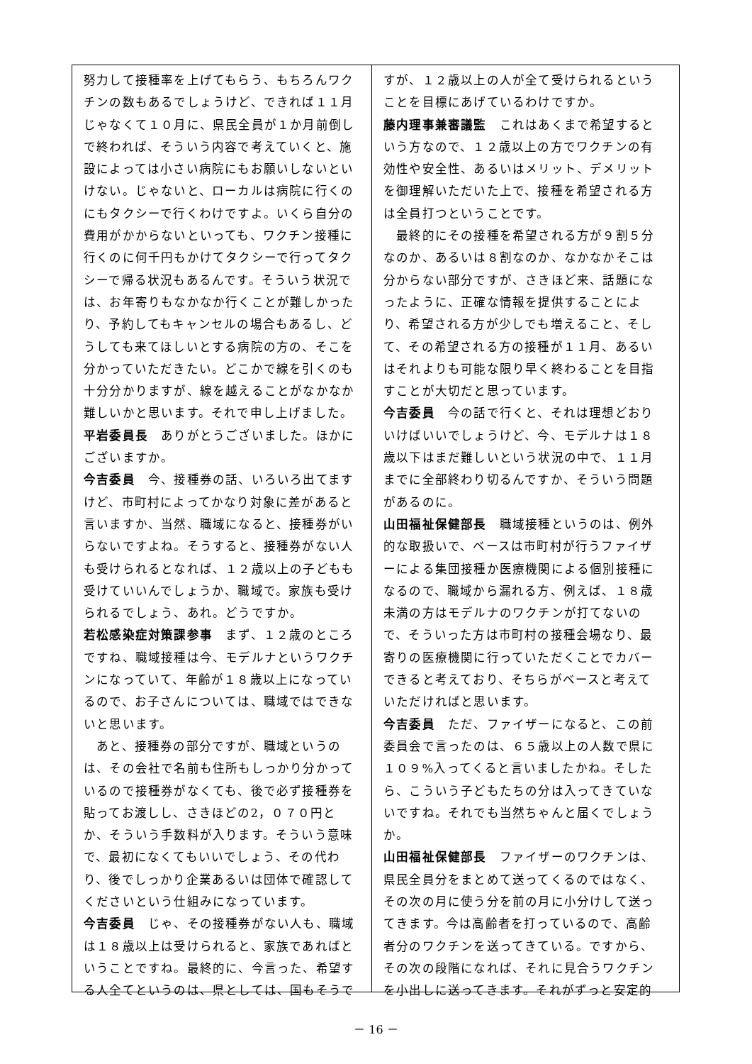努力して接種率を上げてもらう、もちろんワクチンの数もあるでしょうけど、できれば１１月じゃなくて１０月に、県民全員が１か月前倒しで終われば、そういう内容で考えていくと、施設によっては小さい病院にもお願いしないといけない。じゃないと、ローカルは病院に行くのにもタクシーで行くわけですよ。いくら自分の費用がかからないといっても、ワクチン接種に行くのに何千円もかけてタクシーで行ってタクシーで帰る状況もあるんです。そういう状況では、お年寄りもなかなか行くことが難しかったり、予約してもキャンセルの場合もあるし、どうしても来てほしいとする病院の方の、そこを分かっていただきたい。どこかで線を引くのも十分分かりますが、線を越えることがなかなか難しいかと思います。それで申し上げました。
平岩委員長　ありがとうございました。ほかにございますか。
今吉委員　今、接種券の話、いろいろ出てますけど、市町村によってかなり対象に差があると言いますか、当然、職域になると、接種券がいらないですよね。そうすると、接種券がない人も受けられるとなれば、１２歳以上の子どもも受けていいんでしょうか、職域で。家族も受けられるでしょう、あれ。どうですか。
若松感染症対策課参事　まず、１２歳のところですね、職域接種は今、モデルナというワクチンになっていて、年齢が１８歳以上になっているので、お子さんについては、職域ではできないと思います。
　あと、接種券の部分ですが、職域というのは、その会社で名前も住所もしっかり分かっているので接種券がなくても、後で必ず接種券を貼ってお渡しし、さきほどの2，０７０円とか、そういう手数料が入ります。そういう意味で、最初になくてもいいでしょう、その代わり、後でしっかり企業あるいは団体で確認してくださいという仕組みになっています。
今吉委員　じゃ、その接種券がない人も、職域は１８歳以上は受けられると、家族であればということですね。最終的に、今言った、希望する人全てというのは、県としては、国もそうで
すが、１２歳以上の人が全て受けられるということを目標にあげているわけですか。
藤内理事兼審議監　これはあくまで希望するという方なので、１２歳以上の方でワクチンの有効性や安全性、あるいはメリット、デメリットを御理解いただいた上で、接種を希望される方は全員打つということです。
　最終的にその接種を希望される方が９割５分なのか、あるいは８割なのか、なかなかそこは分からない部分ですが、さきほど来、話題になったように、正確な情報を提供することにより、希望される方が少しでも増えること、そして、その希望される方の接種が１１月、あるいはそれよりも可能な限り早く終わることを目指すことが大切だと思っています。
今吉委員　今の話で行くと、それは理想どおりいけばいいでしょうけど、今、モデルナは１８歳以下はまだ難しいという状況の中で、１１月までに全部終わり切るんですか、そういう問題があるのに。
山田福祉保健部長　職域接種というのは、例外的な取扱いで、ベースは市町村が行うファイザーによる集団接種か医療機関による個別接種になるので、職域から漏れる方、例えば、１８歳未満の方はモデルナのワクチンが打てないので、そういった方は市町村の接種会場なり、最寄りの医療機関に行っていただくことでカバーできると考えており、そちらがベースと考えていただければと思います。
今吉委員　ただ、ファイザーになると、この前委員会で言ったのは、６５歳以上の人数で県に１０９%入ってくると言いましたかね。そしたら、こういう子どもたちの分は入ってきていないですね。それでも当然ちゃんと届くでしょうか。
山田福祉保健部長　ファイザーのワクチンは、県民全員分をまとめて送ってくるのではなく、その次の月に使う分を前の月に小分けして送ってきます。今は高齢者を打っているので、高齢者分のワクチンを送ってきている。ですから、その次の段階になれば、それに見合うワクチンを小出しに送ってきます。それがずっと安定的
－ 16 －